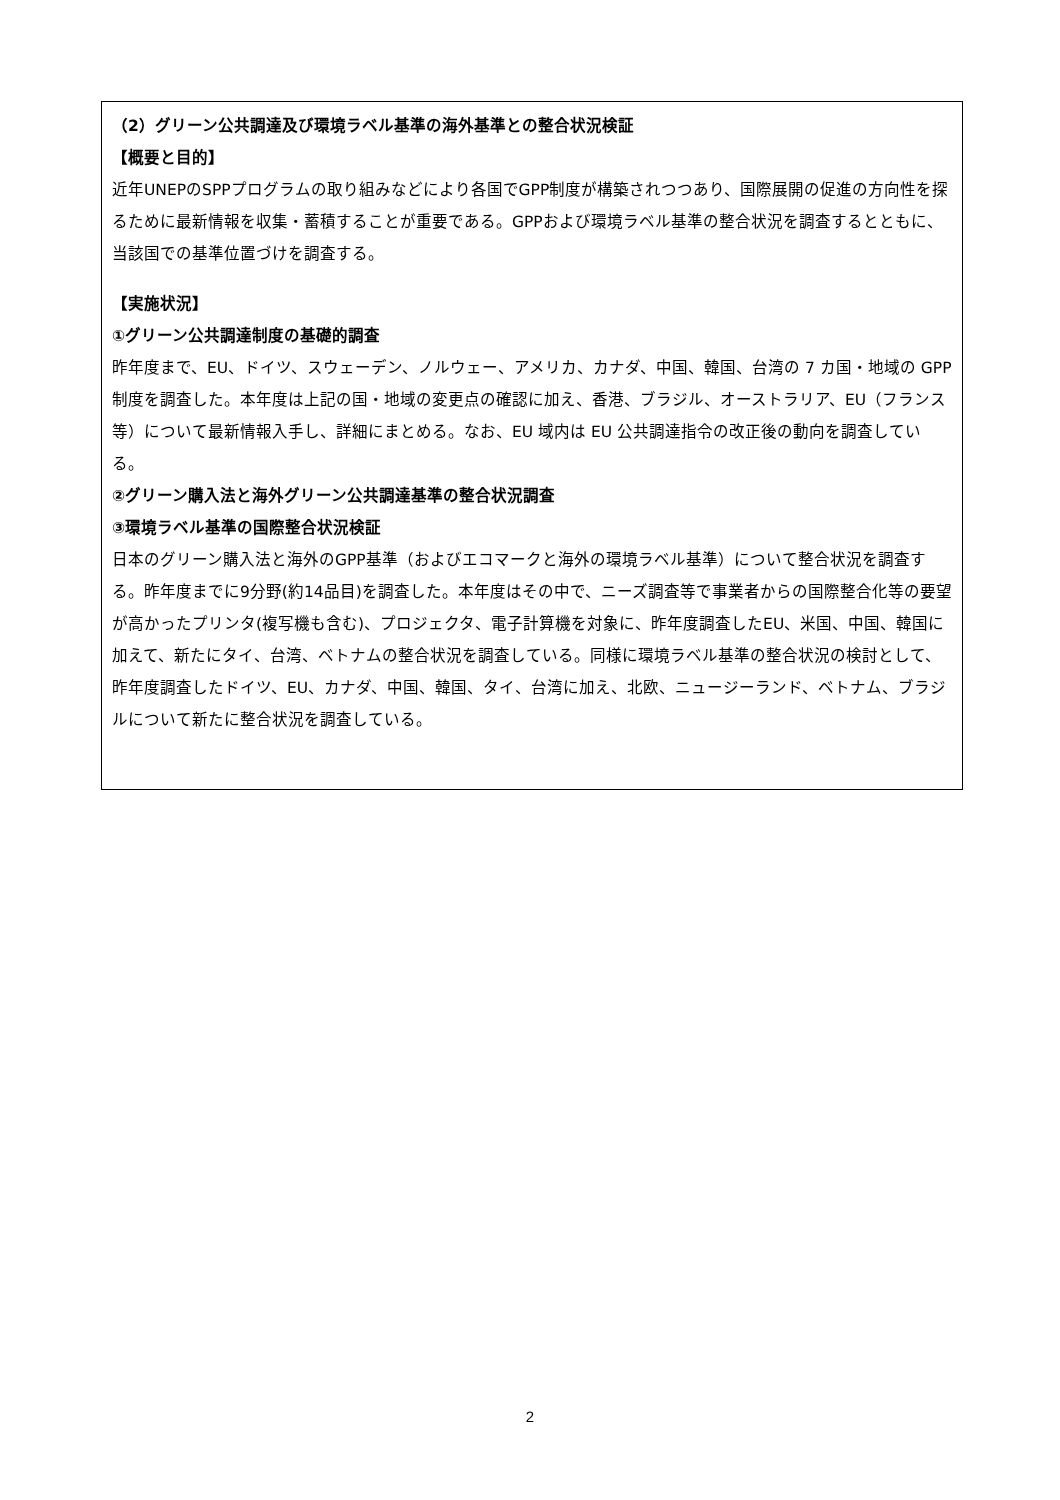（2）グリーン公共調達及び環境ラベル基準の海外基準との整合状況検証
【概要と目的】
近年UNEPのSPPプログラムの取り組みなどにより各国でGPP制度が構築されつつあり、国際展開の促進の方向性を探るために最新情報を収集・蓄積することが重要である。GPPおよび環境ラベル基準の整合状況を調査するとともに、当該国での基準位置づけを調査する。
【実施状況】
①グリーン公共調達制度の基礎的調査
昨年度まで、EU、ドイツ、スウェーデン、ノルウェー、アメリカ、カナダ、中国、韓国、台湾の 7 カ国・地域の GPP 制度を調査した。本年度は上記の国・地域の変更点の確認に加え、香港、ブラジル、オーストラリア、EU（フランス等）について最新情報入手し、詳細にまとめる。なお、EU 域内は EU 公共調達指令の改正後の動向を調査している。
②グリーン購入法と海外グリーン公共調達基準の整合状況調査
③環境ラベル基準の国際整合状況検証
日本のグリーン購入法と海外のGPP基準（およびエコマークと海外の環境ラベル基準）について整合状況を調査する。昨年度までに9分野(約14品目)を調査した。本年度はその中で、ニーズ調査等で事業者からの国際整合化等の要望が高かったプリンタ(複写機も含む)、プロジェクタ、電子計算機を対象に、昨年度調査したEU、米国、中国、韓国に加えて、新たにタイ、台湾、ベトナムの整合状況を調査している。同様に環境ラベル基準の整合状況の検討として、昨年度調査したドイツ、EU、カナダ、中国、韓国、タイ、台湾に加え、北欧、ニュージーランド、ベトナム、ブラジルについて新たに整合状況を調査している。
2